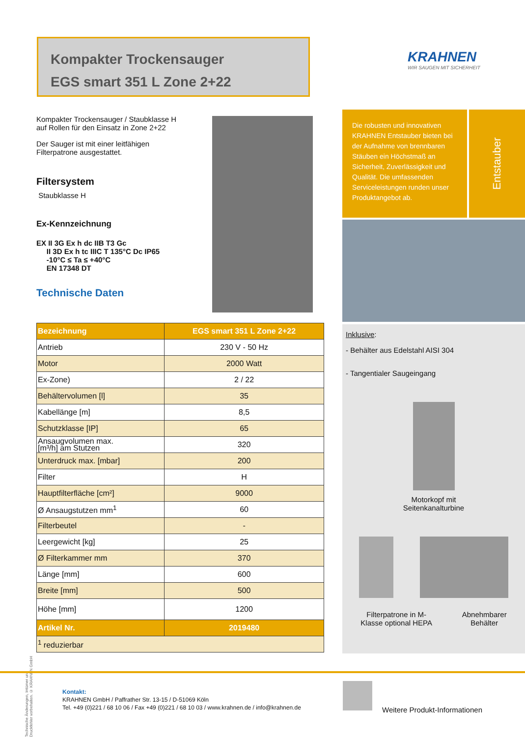Kompakter Trockensauger
EGS smart 351 L Zone 2+22
KRAHNEN
WIR SAUGEN MIT SICHERHEIT
Kompakter Trockensauger / Staubklasse H
auf Rollen für den Einsatz in Zone 2+22
Der Sauger ist mit einer leitfähigen
Filterpatrone ausgestattet.
Filtersystem
Staubklasse H
Ex-Kennzeichnung
EX II 3G Ex h dc IIB T3 Gc
II 3D Ex h tc IIIC T 135°C Dc IP65
-10°C ≤ Ta ≤ +40°C
EN 17348 DT
Technische Daten
Die robusten und innovativen KRAHNEN Entstauber bieten bei der Aufnahme von brennbaren Stäuben ein Höchstmaß an Sicherheit, Zuverlässigkeit und Qualität. Die umfassenden Serviceleistungen runden unser Produktangebot ab.
Entstauber
Inklusive:
- Behälter aus Edelstahl AISI 304
- Tangentialer Saugeingang
Motorkopf mit
Seitenkanalturbine
Filterpatrone in M-
Klasse optional HEPA
Abnehmbarer
Behälter
| Bezeichnung | EGS smart 351 L Zone 2+22 |
| --- | --- |
| Antrieb | 230 V - 50 Hz |
| Motor | 2000 Watt |
| Ex-Zone) | 2 / 22 |
| Behältervolumen [l] | 35 |
| Kabellänge [m] | 8,5 |
| Schutzklasse [IP] | 65 |
| Ansaugvolumen max. [m³/h] am Stutzen | 320 |
| Unterdruck max. [mbar] | 200 |
| Filter | H |
| Hauptfilterfläche [cm²] | 9000 |
| Ø Ansaugstutzen mm<sup>1</sup> | 60 |
| Filterbeutel | - |
| Leergewicht [kg] | 25 |
| Ø Filterkammer mm | 370 |
| Länge [mm] | 600 |
| Breite [mm] | 500 |
| Höhe [mm] | 1200 |
| Artikel Nr. | 2019480 |
| <sup>1</sup> reduzierbar | |
Technische Änderungen, Irrtümer und Druckfehler vorbehalten. © KRAHNEN GmbH
Kontakt:
KRAHNEN GmbH / Paffrather Str. 13-15 / D-51069 Köln
Tel. +49 (0)221 / 68 10 06 / Fax +49 (0)221 / 68 10 03 / www.krahnen.de / info@krahnen.de
Weitere Produkt-Informationen